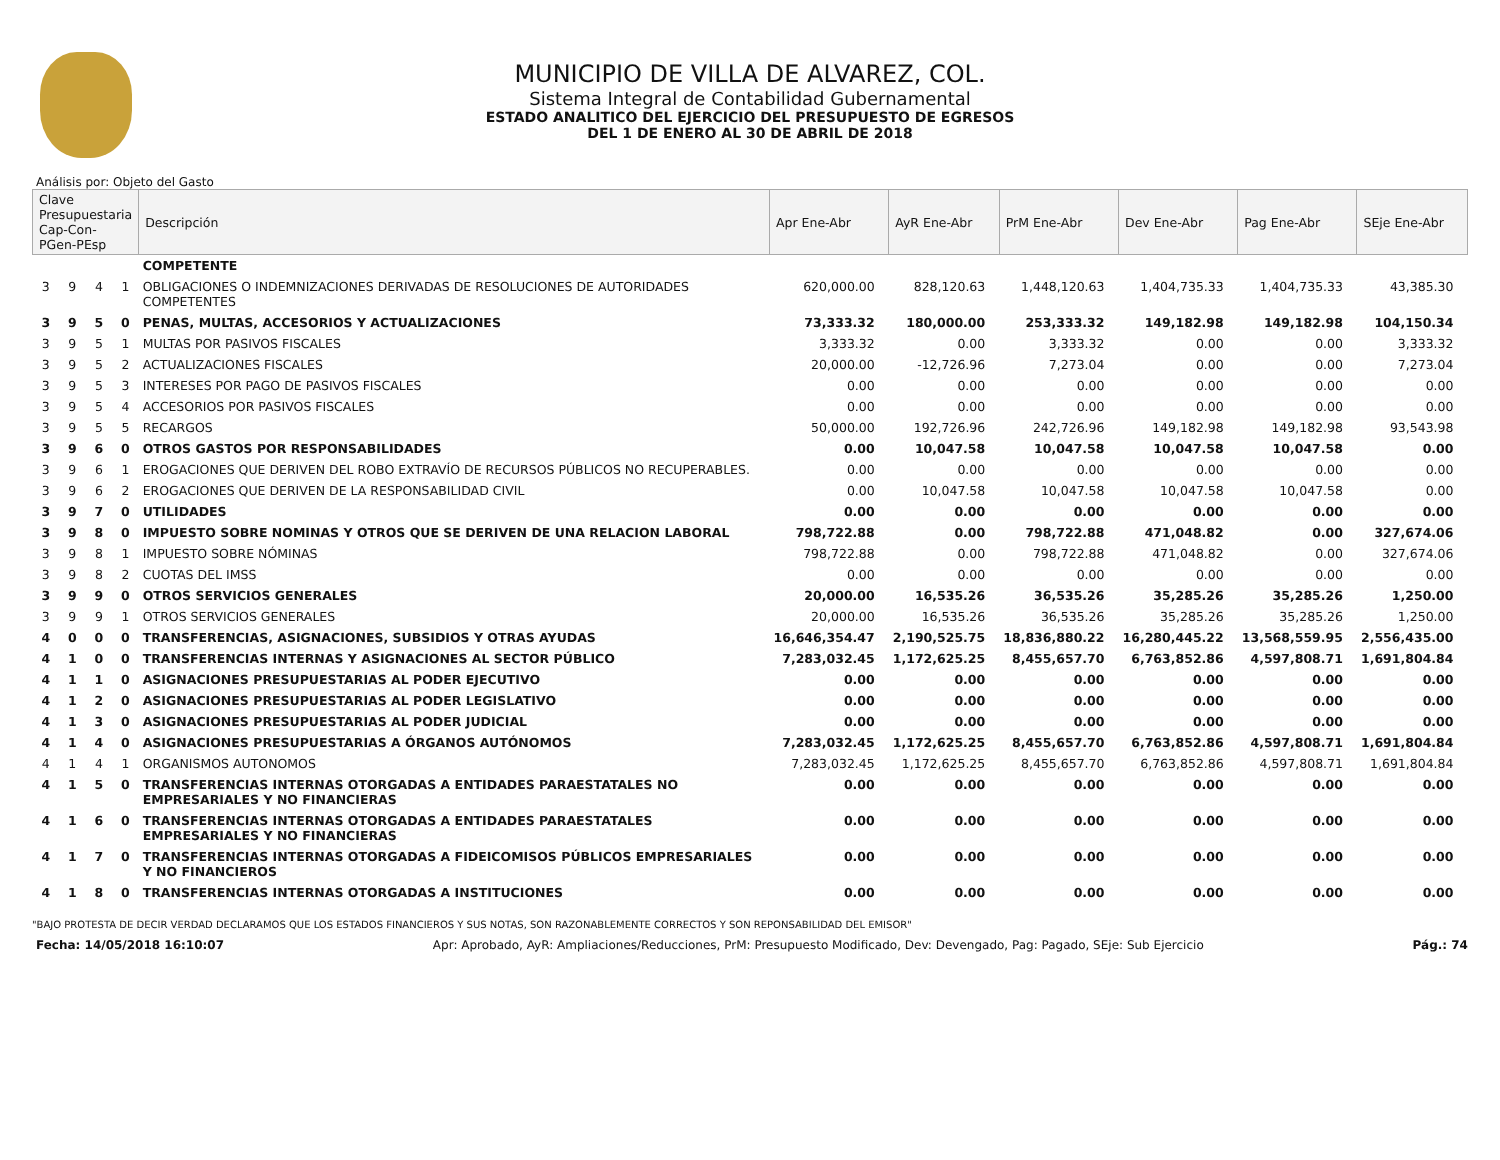MUNICIPIO DE VILLA DE ALVAREZ, COL.
Sistema Integral de Contabilidad Gubernamental
ESTADO ANALITICO DEL EJERCICIO DEL PRESUPUESTO DE EGRESOS
DEL 1 DE ENERO AL 30 DE ABRIL DE 2018
Análisis por: Objeto del Gasto
| Clave Presupuestaria Cap-Con-PGen-PEsp | | | | Descripción | Apr Ene-Abr | AyR Ene-Abr | PrM Ene-Abr | Dev Ene-Abr | Pag Ene-Abr | SEje Ene-Abr |
| --- | --- | --- | --- | --- | --- | --- | --- | --- | --- | --- |
| | | | | COMPETENTE | | | | | | |
| 3 | 9 | 4 | 1 | OBLIGACIONES O INDEMNIZACIONES DERIVADAS DE RESOLUCIONES DE AUTORIDADES COMPETENTES | 620,000.00 | 828,120.63 | 1,448,120.63 | 1,404,735.33 | 1,404,735.33 | 43,385.30 |
| 3 | 9 | 5 | 0 | PENAS, MULTAS, ACCESORIOS Y ACTUALIZACIONES | 73,333.32 | 180,000.00 | 253,333.32 | 149,182.98 | 149,182.98 | 104,150.34 |
| 3 | 9 | 5 | 1 | MULTAS POR PASIVOS FISCALES | 3,333.32 | 0.00 | 3,333.32 | 0.00 | 0.00 | 3,333.32 |
| 3 | 9 | 5 | 2 | ACTUALIZACIONES FISCALES | 20,000.00 | -12,726.96 | 7,273.04 | 0.00 | 0.00 | 7,273.04 |
| 3 | 9 | 5 | 3 | INTERESES POR PAGO DE PASIVOS FISCALES | 0.00 | 0.00 | 0.00 | 0.00 | 0.00 | 0.00 |
| 3 | 9 | 5 | 4 | ACCESORIOS POR PASIVOS FISCALES | 0.00 | 0.00 | 0.00 | 0.00 | 0.00 | 0.00 |
| 3 | 9 | 5 | 5 | RECARGOS | 50,000.00 | 192,726.96 | 242,726.96 | 149,182.98 | 149,182.98 | 93,543.98 |
| 3 | 9 | 6 | 0 | OTROS GASTOS POR RESPONSABILIDADES | 0.00 | 10,047.58 | 10,047.58 | 10,047.58 | 10,047.58 | 0.00 |
| 3 | 9 | 6 | 1 | EROGACIONES QUE DERIVEN DEL ROBO EXTRAVÍO DE RECURSOS PÚBLICOS NO RECUPERABLES. | 0.00 | 0.00 | 0.00 | 0.00 | 0.00 | 0.00 |
| 3 | 9 | 6 | 2 | EROGACIONES QUE DERIVEN DE LA RESPONSABILIDAD CIVIL | 0.00 | 10,047.58 | 10,047.58 | 10,047.58 | 10,047.58 | 0.00 |
| 3 | 9 | 7 | 0 | UTILIDADES | 0.00 | 0.00 | 0.00 | 0.00 | 0.00 | 0.00 |
| 3 | 9 | 8 | 0 | IMPUESTO SOBRE NOMINAS Y OTROS QUE SE DERIVEN DE UNA RELACION LABORAL | 798,722.88 | 0.00 | 798,722.88 | 471,048.82 | 0.00 | 327,674.06 |
| 3 | 9 | 8 | 1 | IMPUESTO SOBRE NÓMINAS | 798,722.88 | 0.00 | 798,722.88 | 471,048.82 | 0.00 | 327,674.06 |
| 3 | 9 | 8 | 2 | CUOTAS DEL IMSS | 0.00 | 0.00 | 0.00 | 0.00 | 0.00 | 0.00 |
| 3 | 9 | 9 | 0 | OTROS SERVICIOS GENERALES | 20,000.00 | 16,535.26 | 36,535.26 | 35,285.26 | 35,285.26 | 1,250.00 |
| 3 | 9 | 9 | 1 | OTROS SERVICIOS GENERALES | 20,000.00 | 16,535.26 | 36,535.26 | 35,285.26 | 35,285.26 | 1,250.00 |
| 4 | 0 | 0 | 0 | TRANSFERENCIAS, ASIGNACIONES, SUBSIDIOS Y OTRAS AYUDAS | 16,646,354.47 | 2,190,525.75 | 18,836,880.22 | 16,280,445.22 | 13,568,559.95 | 2,556,435.00 |
| 4 | 1 | 0 | 0 | TRANSFERENCIAS INTERNAS Y ASIGNACIONES AL SECTOR PÚBLICO | 7,283,032.45 | 1,172,625.25 | 8,455,657.70 | 6,763,852.86 | 4,597,808.71 | 1,691,804.84 |
| 4 | 1 | 1 | 0 | ASIGNACIONES PRESUPUESTARIAS AL PODER EJECUTIVO | 0.00 | 0.00 | 0.00 | 0.00 | 0.00 | 0.00 |
| 4 | 1 | 2 | 0 | ASIGNACIONES PRESUPUESTARIAS AL PODER LEGISLATIVO | 0.00 | 0.00 | 0.00 | 0.00 | 0.00 | 0.00 |
| 4 | 1 | 3 | 0 | ASIGNACIONES PRESUPUESTARIAS AL PODER JUDICIAL | 0.00 | 0.00 | 0.00 | 0.00 | 0.00 | 0.00 |
| 4 | 1 | 4 | 0 | ASIGNACIONES PRESUPUESTARIAS A ÓRGANOS AUTÓNOMOS | 7,283,032.45 | 1,172,625.25 | 8,455,657.70 | 6,763,852.86 | 4,597,808.71 | 1,691,804.84 |
| 4 | 1 | 4 | 1 | ORGANISMOS AUTONOMOS | 7,283,032.45 | 1,172,625.25 | 8,455,657.70 | 6,763,852.86 | 4,597,808.71 | 1,691,804.84 |
| 4 | 1 | 5 | 0 | TRANSFERENCIAS INTERNAS OTORGADAS A ENTIDADES PARAESTATALES NO EMPRESARIALES Y NO FINANCIERAS | 0.00 | 0.00 | 0.00 | 0.00 | 0.00 | 0.00 |
| 4 | 1 | 6 | 0 | TRANSFERENCIAS INTERNAS OTORGADAS A ENTIDADES PARAESTATALES EMPRESARIALES Y NO FINANCIERAS | 0.00 | 0.00 | 0.00 | 0.00 | 0.00 | 0.00 |
| 4 | 1 | 7 | 0 | TRANSFERENCIAS INTERNAS OTORGADAS A FIDEICOMISOS PÚBLICOS EMPRESARIALES Y NO FINANCIEROS | 0.00 | 0.00 | 0.00 | 0.00 | 0.00 | 0.00 |
| 4 | 1 | 8 | 0 | TRANSFERENCIAS INTERNAS OTORGADAS A INSTITUCIONES | 0.00 | 0.00 | 0.00 | 0.00 | 0.00 | 0.00 |
"BAJO PROTESTA DE DECIR VERDAD DECLARAMOS QUE LOS ESTADOS FINANCIEROS Y SUS NOTAS, SON RAZONABLEMENTE CORRECTOS Y SON REPONSABILIDAD DEL EMISOR"
Fecha: 14/05/2018 16:10:07 Apr: Aprobado, AyR: Ampliaciones/Reducciones, PrM: Presupuesto Modificado, Dev: Devengado, Pag: Pagado, SEje: Sub Ejercicio Pág.: 74